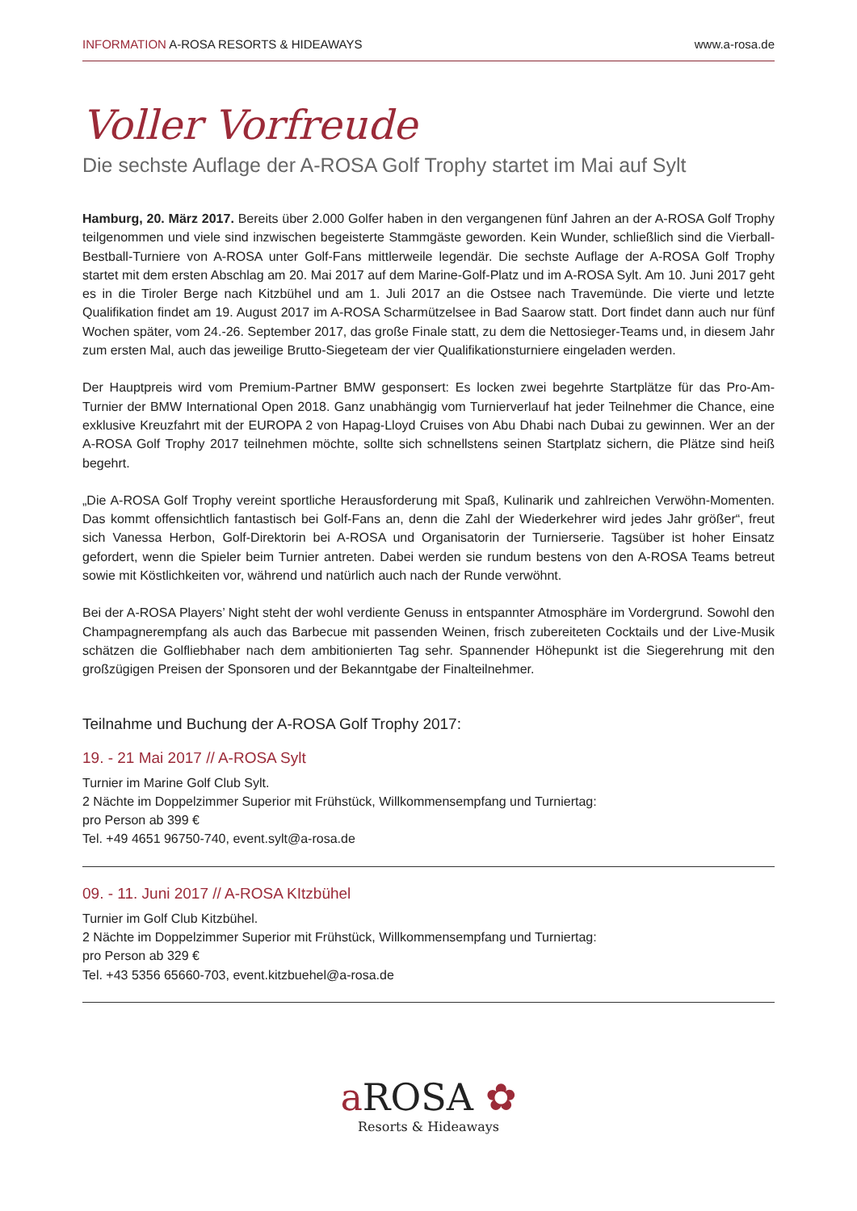INFORMATION A-ROSA RESORTS & HIDEAWAYS www.a-rosa.de
Voller Vorfreude
Die sechste Auflage der A-ROSA Golf Trophy startet im Mai auf Sylt
Hamburg, 20. März 2017. Bereits über 2.000 Golfer haben in den vergangenen fünf Jahren an der A-ROSA Golf Trophy teilgenommen und viele sind inzwischen begeisterte Stammgäste geworden. Kein Wunder, schließlich sind die Vierball-Bestball-Turniere von A-ROSA unter Golf-Fans mittlerweile legendär. Die sechste Auflage der A-ROSA Golf Trophy startet mit dem ersten Abschlag am 20. Mai 2017 auf dem Marine-Golf-Platz und im A-ROSA Sylt. Am 10. Juni 2017 geht es in die Tiroler Berge nach Kitzbühel und am 1. Juli 2017 an die Ostsee nach Travemünde. Die vierte und letzte Qualifikation findet am 19. August 2017 im A-ROSA Scharmützelsee in Bad Saarow statt. Dort findet dann auch nur fünf Wochen später, vom 24.-26. September 2017, das große Finale statt, zu dem die Nettosieger-Teams und, in diesem Jahr zum ersten Mal, auch das jeweilige Brutto-Siegeteam der vier Qualifikationsturniere eingeladen werden.
Der Hauptpreis wird vom Premium-Partner BMW gesponsert: Es locken zwei begehrte Startplätze für das Pro-Am-Turnier der BMW International Open 2018. Ganz unabhängig vom Turnierverlauf hat jeder Teilnehmer die Chance, eine exklusive Kreuzfahrt mit der EUROPA 2 von Hapag-Lloyd Cruises von Abu Dhabi nach Dubai zu gewinnen. Wer an der A-ROSA Golf Trophy 2017 teilnehmen möchte, sollte sich schnellstens seinen Startplatz sichern, die Plätze sind heiß begehrt.
„Die A-ROSA Golf Trophy vereint sportliche Herausforderung mit Spaß, Kulinarik und zahlreichen Verwöhn-Momenten. Das kommt offensichtlich fantastisch bei Golf-Fans an, denn die Zahl der Wiederkehrer wird jedes Jahr größer“, freut sich Vanessa Herbon, Golf-Direktorin bei A-ROSA und Organisatorin der Turnierserie. Tagsüber ist hoher Einsatz gefordert, wenn die Spieler beim Turnier antreten. Dabei werden sie rundum bestens von den A-ROSA Teams betreut sowie mit Köstlichkeiten vor, während und natürlich auch nach der Runde verwöhnt.
Bei der A-ROSA Players’ Night steht der wohl verdiente Genuss in entspannter Atmosphäre im Vordergrund. Sowohl den Champagnerempfang als auch das Barbecue mit passenden Weinen, frisch zubereiteten Cocktails und der Live-Musik schätzen die Golfliebhaber nach dem ambitionierten Tag sehr. Spannender Höhepunkt ist die Siegerehrung mit den großzügigen Preisen der Sponsoren und der Bekanntgabe der Finalteilnehmer.
Teilnahme und Buchung der A-ROSA Golf Trophy 2017:
19. - 21 Mai 2017 // A-ROSA Sylt
Turnier im Marine Golf Club Sylt.
2 Nächte im Doppelzimmer Superior mit Frühstück, Willkommensempfang und Turniertag:
pro Person ab 399 €
Tel. +49 4651 96750-740, event.sylt@a-rosa.de
09. - 11. Juni 2017 // A-ROSA KItzbühel
Turnier im Golf Club Kitzbühel.
2 Nächte im Doppelzimmer Superior mit Frühstück, Willkommensempfang und Turniertag:
pro Person ab 329 €
Tel. +43 5356 65660-703, event.kitzbuehel@a-rosa.de
a ROSA ✿
Resorts & Hideaways